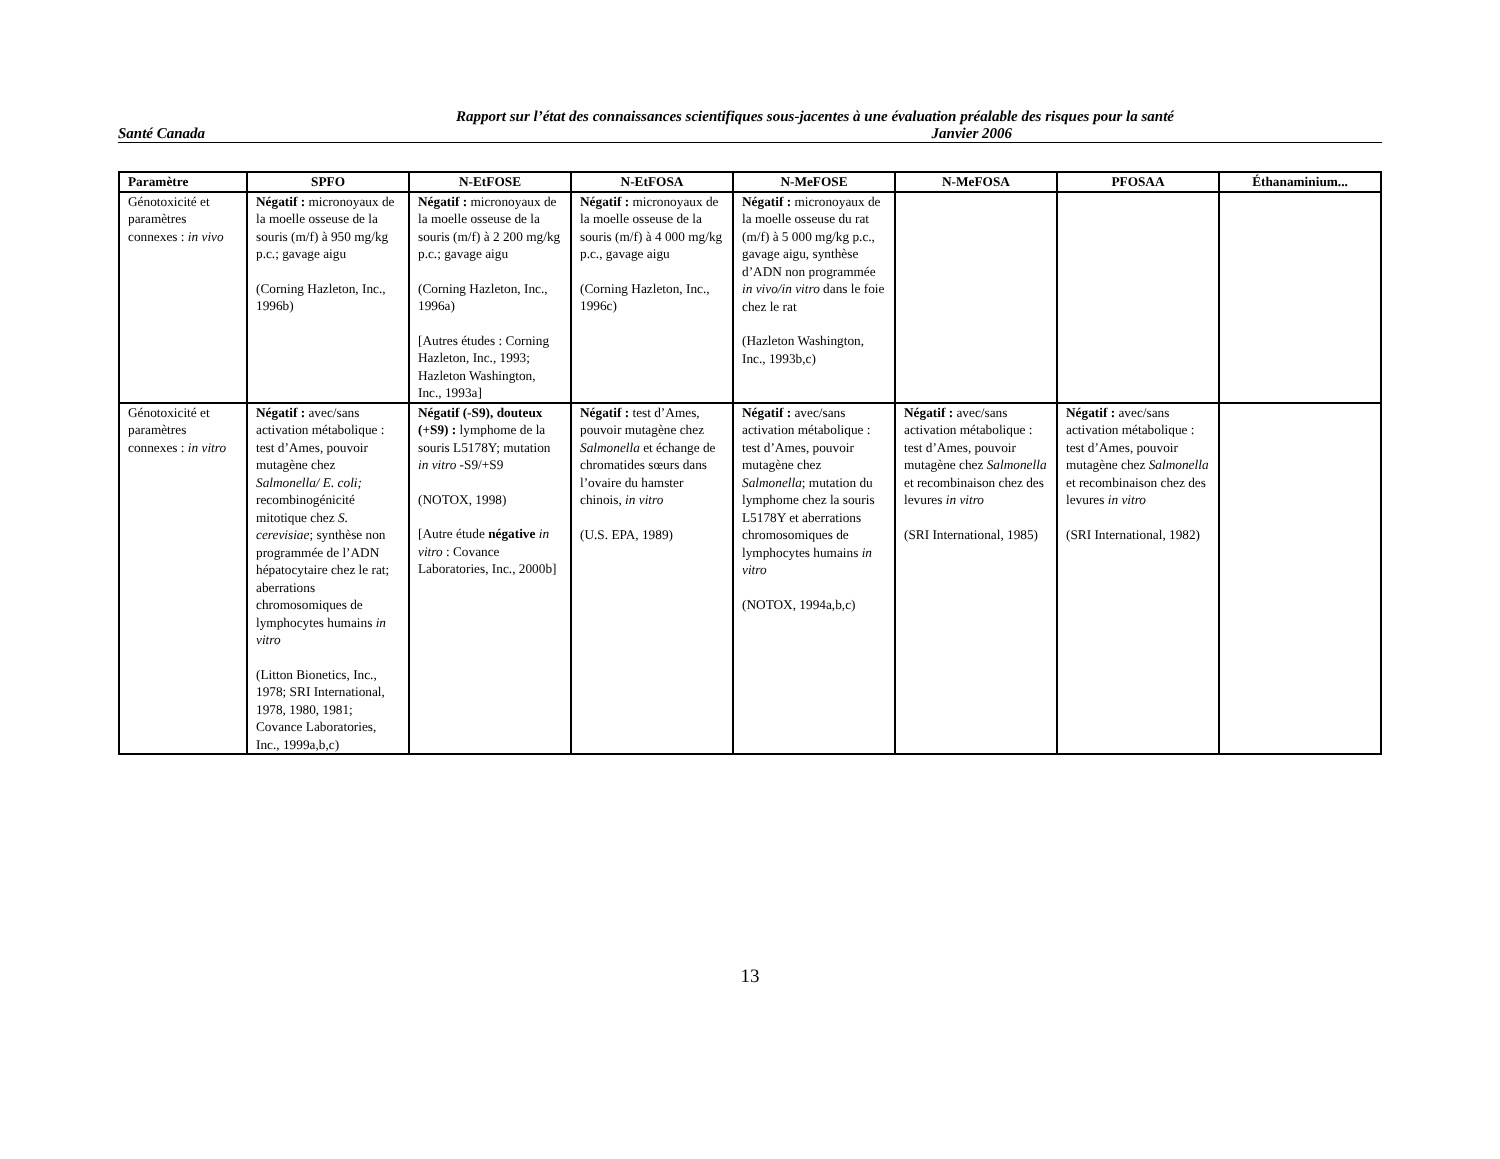Rapport sur l’état des connaissances scientifiques sous-jacentes à une évaluation préalable des risques pour la santé
Santé Canada Janvier 2006
| Paramètre | SPFO | N-EtFOSE | N-EtFOSA | N-MeFOSE | N-MeFOSA | PFOSAA | Éthanaminium... |
| --- | --- | --- | --- | --- | --- | --- | --- |
| Génotoxicité et paramètres connexes : in vivo | Négatif : micronoyaux de la moelle osseuse de la souris (m/f) à 950 mg/kg p.c.; gavage aigu (Corning Hazleton, Inc., 1996b) | Négatif : micronoyaux de la moelle osseuse de la souris (m/f) à 2 200 mg/kg p.c.; gavage aigu (Corning Hazleton, Inc., 1996a) [Autres études : Corning Hazleton, Inc., 1993; Hazleton Washington, Inc., 1993a] | Négatif : micronoyaux de la moelle osseuse de la souris (m/f) à 4 000 mg/kg p.c., gavage aigu (Corning Hazleton, Inc., 1996c) | Négatif : micronoyaux de la moelle osseuse du rat (m/f) à 5 000 mg/kg p.c., gavage aigu, synthèse d’ADN non programmée in vivo/in vitro dans le foie chez le rat (Hazleton Washington, Inc., 1993b,c) | | | |
| Génotoxicité et paramètres connexes : in vitro | Négatif : avec/sans activation métabolique : test d’Ames, pouvoir mutagène chez Salmonella/ E. coli; recombinogénicité mitotique chez S. cerevisiae ; synthèse non programmée de l’ADN hépatocytaire chez le rat; aberrations chromosomiques de lymphocytes humains in vitro (Litton Bionetics, Inc., 1978; SRI International, 1978, 1980, 1981; Covance Laboratories, Inc., 1999a,b,c) | Négatif (-S9), douteux (+S9) : lymphome de la souris L5178Y; mutation in vitro -S9/+S9 (NOTOX, 1998) [Autre étude négative in vitro : Covance Laboratories, Inc., 2000b] | Négatif : test d’Ames, pouvoir mutagène chez Salmonella et échange de chromatides sœurs dans l’ovaire du hamster chinois, in vitro (U.S. EPA, 1989) | Négatif : avec/sans activation métabolique : test d’Ames, pouvoir mutagène chez Salmonella ; mutation du lymphome chez la souris L5178Y et aberrations chromosomiques de lymphocytes humains in vitro (NOTOX, 1994a,b,c) | Négatif : avec/sans activation métabolique : test d’Ames, pouvoir mutagène chez Salmonella et recombinaison chez des levures in vitro (SRI International, 1985) | Négatif : avec/sans activation métabolique : test d’Ames, pouvoir mutagène chez Salmonella et recombinaison chez des levures in vitro (SRI International, 1982) | |
13